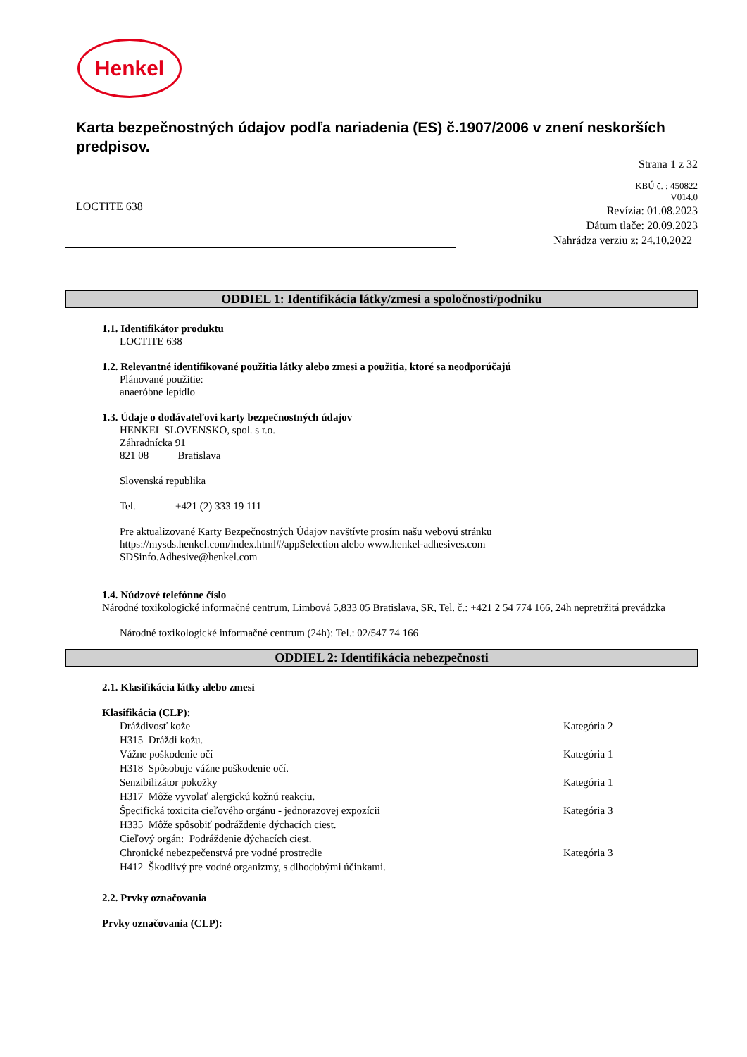Henkel
Karta bezpečnostných údajov podľa nariadenia (ES) č.1907/2006 v znení neskorších predpisov.
Strana 1 z 32
LOCTITE 638
KBÚ č. : 450822
V014.0
Revízia: 01.08.2023
Dátum tlače: 20.09.2023
Nahrádza verziu z: 24.10.2022
ODDIEL 1: Identifikácia látky/zmesi a spoločnosti/podniku
1.1. Identifikátor produktu
LOCTITE 638
1.2. Relevantné identifikované použitia látky alebo zmesi a použitia, ktoré sa neodporúčajú
Plánované použitie:
anaeróbne lepidlo
1.3. Údaje o dodávateľovi karty bezpečnostných údajov
HENKEL SLOVENSKO, spol. s r.o.
Záhradnícka 91
821 08 Bratislava
Slovenská republika
Tel. +421 (2) 333 19 111
Pre aktualizované Karty Bezpečnostných Údajov navštívte prosím našu webovú stránku
https://mysds.henkel.com/index.html#/appSelection alebo www.henkel-adhesives.com
SDSinfo.Adhesive@henkel.com
1.4. Núdzové telefónne číslo
Národné toxikologické informačné centrum, Limbová 5,833 05 Bratislava, SR, Tel. č.: +421 2 54 774 166, 24h nepretržitá prevádzka
Národné toxikologické informačné centrum (24h): Tel.: 02/547 74 166
ODDIEL 2: Identifikácia nebezpečnosti
2.1. Klasifikácia látky alebo zmesi
Klasifikácia (CLP):
Dráždivosť kože Kategória 2
H315 Dráždi kožu.
Vážne poškodenie očí Kategória 1
H318 Spôsobuje vážne poškodenie očí.
Senzibilizátor pokožky Kategória 1
H317 Môže vyvolať alergickú kožnú reakciu.
Špecifická toxicita cieľového orgánu - jednorazovej expozícii Kategória 3
H335 Môže spôsobiť podráždenie dýchacích ciest.
Cieľový orgán: Podráždenie dýchacích ciest.
Chronické nebezpečenstvá pre vodné prostredie Kategória 3
H412 Škodlivý pre vodné organizmy, s dlhodobými účinkami.
2.2. Prvky označovania
Prvky označovania (CLP):